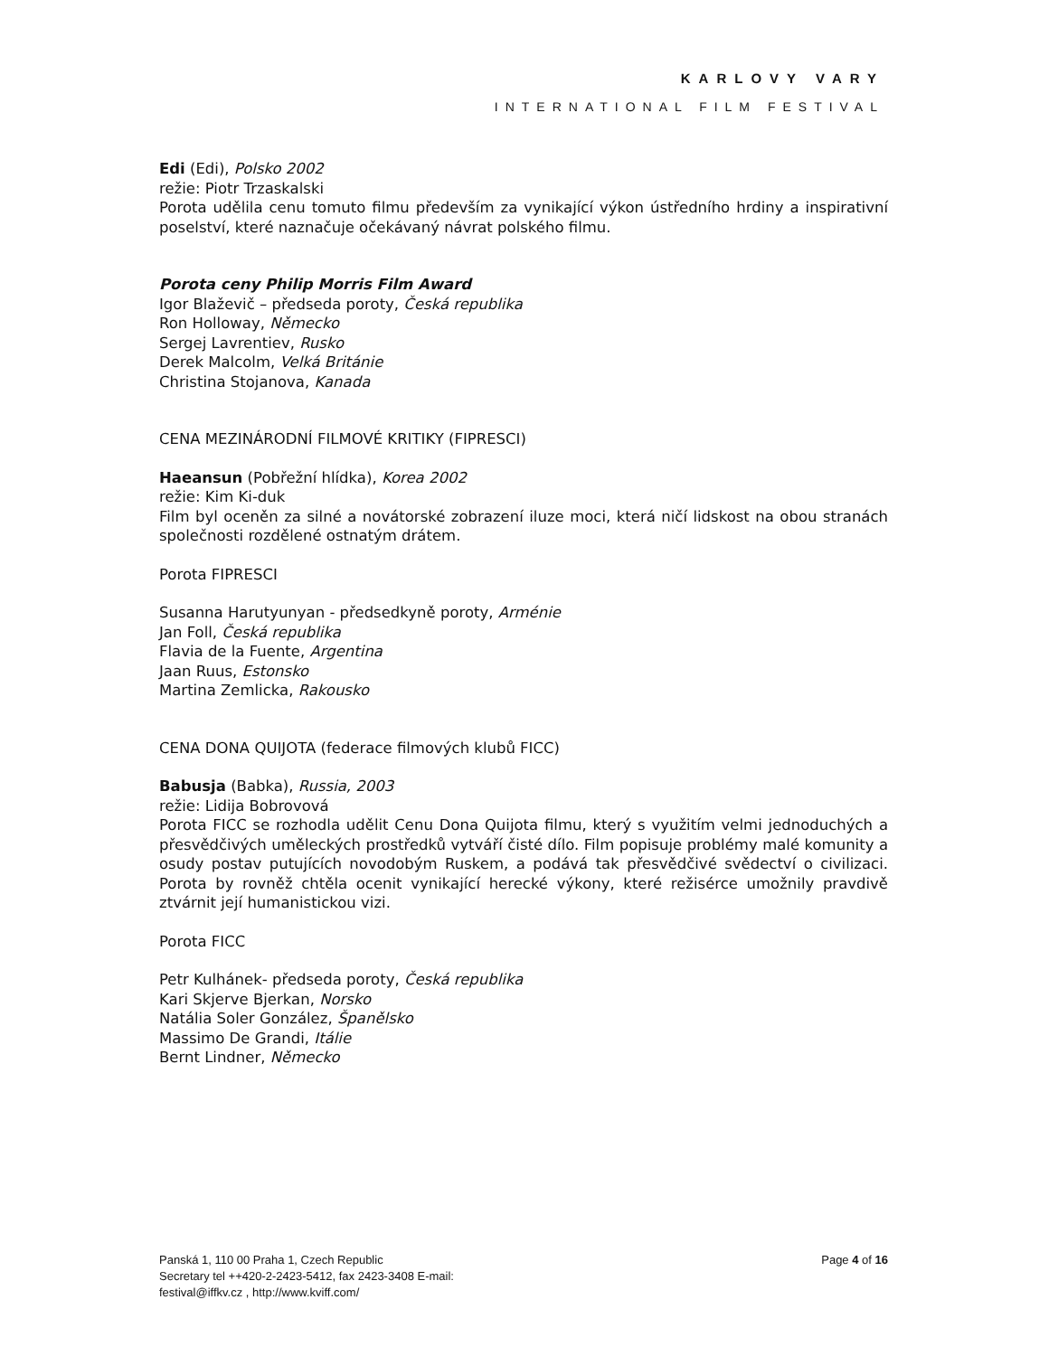KARLOVY VARY
INTERNATIONAL FILM FESTIVAL
Edi (Edi), Polsko 2002
režie: Piotr Trzaskalski
Porota udělila cenu tomuto filmu především za vynikající výkon ústředního hrdiny a inspirativní poselství, které naznačuje očekávaný návrat polského filmu.
Porota ceny Philip Morris Film Award
Igor Blaževič – předseda poroty, Česká republika
Ron Holloway, Německo
Sergej Lavrentiev, Rusko
Derek Malcolm, Velká Británie
Christina Stojanova, Kanada
CENA MEZINÁRODNÍ FILMOVÉ KRITIKY (FIPRESCI)
Haeansun (Pobřežní hlídka), Korea 2002
režie: Kim Ki-duk
Film byl oceněn za silné a novátorské zobrazení iluze moci, která ničí lidskost na obou stranách společnosti rozdělené ostnatým drátem.
Porota FIPRESCI
Susanna Harutyunyan - předsedkyně poroty, Arménie
Jan Foll, Česká republika
Flavia de la Fuente, Argentina
Jaan Ruus, Estonsko
Martina Zemlicka, Rakousko
CENA DONA QUIJOTA (federace filmových klubů FICC)
Babusja (Babka), Russia, 2003
režie: Lidija Bobrovová
Porota FICC se rozhodla udělit Cenu Dona Quijota filmu, který s využitím velmi jednoduchých a přesvědčivých uměleckých prostředků vytváří čisté dílo. Film popisuje problémy malé komunity a osudy postav putujících novodobým Ruskem, a podává tak přesvědčivé svědectví o civilizaci. Porota by rovněž chtěla ocenit vynikající herecké výkony, které režisérce umožnily pravdivě ztvárnit její humanistickou vizi.
Porota FICC
Petr Kulhánek- předseda poroty, Česká republika
Kari Skjerve Bjerkan, Norsko
Natália Soler González, Španělsko
Massimo De Grandi, Itálie
Bernt Lindner, Německo
Panská 1, 110 00 Praha 1, Czech Republic
Secretary tel ++420-2-2423-5412, fax 2423-3408 E-mail:
festival@iffkv.cz , http://www.kviff.com/
Page 4 of 16